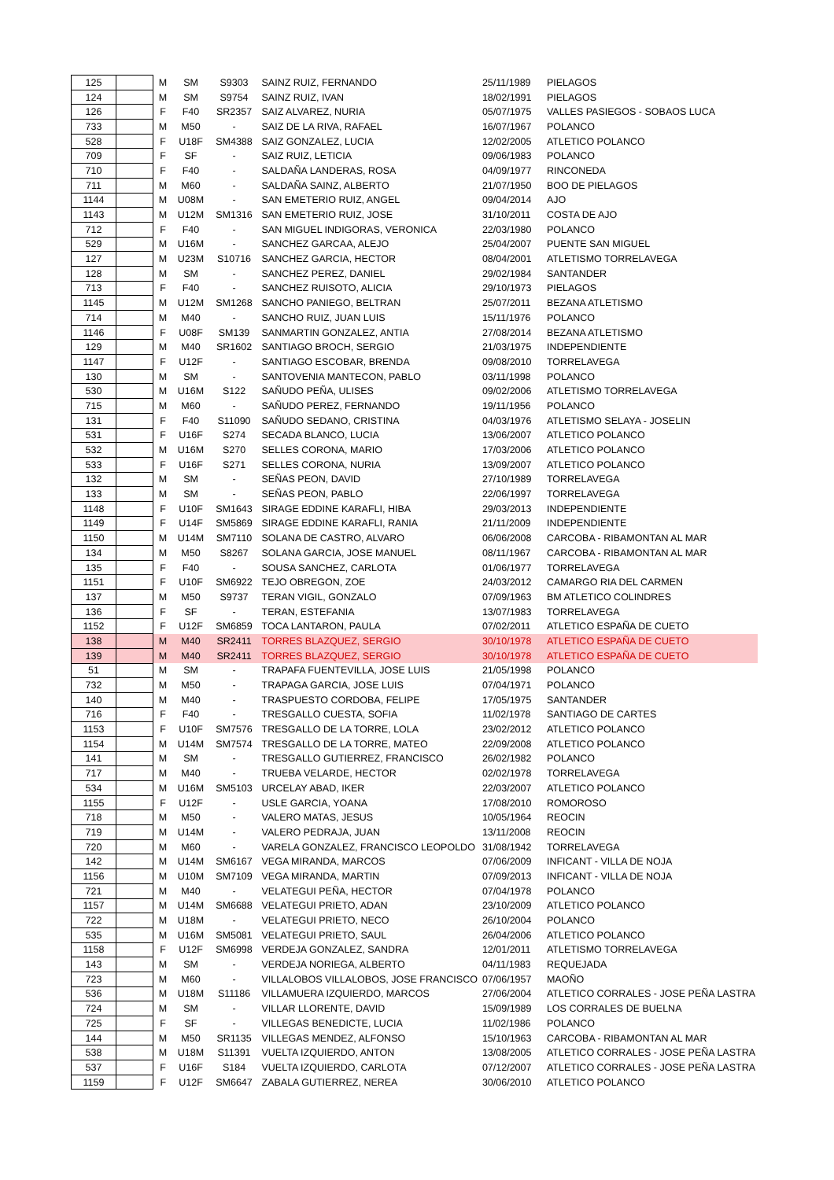| 125 | | M | SM | S9303 | SAINZ RUIZ, FERNANDO | 25/11/1989 | PIELAGOS |
| 124 | | M | SM | S9754 | SAINZ RUIZ, IVAN | 18/02/1991 | PIELAGOS |
| 126 | | F | F40 | SR2357 | SAIZ ALVAREZ, NURIA | 05/07/1975 | VALLES PASIEGOS - SOBAOS LUCA |
| 733 | | M | M50 | - | SAIZ DE LA RIVA, RAFAEL | 16/07/1967 | POLANCO |
| 528 | | F | U18F | SM4388 | SAIZ GONZALEZ, LUCIA | 12/02/2005 | ATLETICO POLANCO |
| 709 | | F | SF | - | SAIZ RUIZ, LETICIA | 09/06/1983 | POLANCO |
| 710 | | F | F40 | - | SALDAÑA LANDERAS, ROSA | 04/09/1977 | RINCONEDA |
| 711 | | M | M60 | - | SALDAÑA SAINZ, ALBERTO | 21/07/1950 | BOO DE PIELAGOS |
| 1144 | | M | U08M | - | SAN EMETERIO RUIZ, ANGEL | 09/04/2014 | AJO |
| 1143 | | M | U12M | SM1316 | SAN EMETERIO RUIZ, JOSE | 31/10/2011 | COSTA DE AJO |
| 712 | | F | F40 | - | SAN MIGUEL INDIGORAS, VERONICA | 22/03/1980 | POLANCO |
| 529 | | M | U16M | - | SANCHEZ GARCAA, ALEJO | 25/04/2007 | PUENTE SAN MIGUEL |
| 127 | | M | U23M | S10716 | SANCHEZ GARCIA, HECTOR | 08/04/2001 | ATLETISMO TORRELAVEGA |
| 128 | | M | SM | - | SANCHEZ PEREZ, DANIEL | 29/02/1984 | SANTANDER |
| 713 | | F | F40 | - | SANCHEZ RUISOTO, ALICIA | 29/10/1973 | PIELAGOS |
| 1145 | | M | U12M | SM1268 | SANCHO PANIEGO, BELTRAN | 25/07/2011 | BEZANA ATLETISMO |
| 714 | | M | M40 | - | SANCHO RUIZ, JUAN LUIS | 15/11/1976 | POLANCO |
| 1146 | | F | U08F | SM139 | SANMARTIN GONZALEZ, ANTIA | 27/08/2014 | BEZANA ATLETISMO |
| 129 | | M | M40 | SR1602 | SANTIAGO BROCH, SERGIO | 21/03/1975 | INDEPENDIENTE |
| 1147 | | F | U12F | - | SANTIAGO ESCOBAR, BRENDA | 09/08/2010 | TORRELAVEGA |
| 130 | | M | SM | - | SANTOVENIA MANTECON, PABLO | 03/11/1998 | POLANCO |
| 530 | | M | U16M | S122 | SAÑUDO PEÑA, ULISES | 09/02/2006 | ATLETISMO TORRELAVEGA |
| 715 | | M | M60 | - | SAÑUDO PEREZ, FERNANDO | 19/11/1956 | POLANCO |
| 131 | | F | F40 | S11090 | SAÑUDO SEDANO, CRISTINA | 04/03/1976 | ATLETISMO SELAYA - JOSELIN |
| 531 | | F | U16F | S274 | SECADA BLANCO, LUCIA | 13/06/2007 | ATLETICO POLANCO |
| 532 | | M | U16M | S270 | SELLES CORONA, MARIO | 17/03/2006 | ATLETICO POLANCO |
| 533 | | F | U16F | S271 | SELLES CORONA, NURIA | 13/09/2007 | ATLETICO POLANCO |
| 132 | | M | SM | - | SEÑAS PEON, DAVID | 27/10/1989 | TORRELAVEGA |
| 133 | | M | SM | - | SEÑAS PEON, PABLO | 22/06/1997 | TORRELAVEGA |
| 1148 | | F | U10F | SM1643 | SIRAGE EDDINE KARAFLI, HIBA | 29/03/2013 | INDEPENDIENTE |
| 1149 | | F | U14F | SM5869 | SIRAGE EDDINE KARAFLI, RANIA | 21/11/2009 | INDEPENDIENTE |
| 1150 | | M | U14M | SM7110 | SOLANA DE CASTRO, ALVARO | 06/06/2008 | CARCOBA - RIBAMONTAN AL MAR |
| 134 | | M | M50 | S8267 | SOLANA GARCIA, JOSE MANUEL | 08/11/1967 | CARCOBA - RIBAMONTAN AL MAR |
| 135 | | F | F40 | - | SOUSA SANCHEZ, CARLOTA | 01/06/1977 | TORRELAVEGA |
| 1151 | | F | U10F | SM6922 | TEJO OBREGON, ZOE | 24/03/2012 | CAMARGO RIA DEL CARMEN |
| 137 | | M | M50 | S9737 | TERAN VIGIL, GONZALO | 07/09/1963 | BM ATLETICO COLINDRES |
| 136 | | F | SF | - | TERAN, ESTEFANIA | 13/07/1983 | TORRELAVEGA |
| 1152 | | F | U12F | SM6859 | TOCA LANTARON, PAULA | 07/02/2011 | ATLETICO ESPAÑA DE CUETO |
| 138 | | M | M40 | SR2411 | TORRES BLAZQUEZ, SERGIO | 30/10/1978 | ATLETICO ESPAÑA DE CUETO |
| 139 | | M | M40 | SR2411 | TORRES BLAZQUEZ, SERGIO | 30/10/1978 | ATLETICO ESPAÑA DE CUETO |
| 51 | | M | SM | - | TRAPAFA FUENTEVILLA, JOSE LUIS | 21/05/1998 | POLANCO |
| 732 | | M | M50 | - | TRAPAGA GARCIA, JOSE LUIS | 07/04/1971 | POLANCO |
| 140 | | M | M40 | - | TRASPUESTO CORDOBA, FELIPE | 17/05/1975 | SANTANDER |
| 716 | | F | F40 | - | TRESGALLO CUESTA, SOFIA | 11/02/1978 | SANTIAGO DE CARTES |
| 1153 | | F | U10F | SM7576 | TRESGALLO DE LA TORRE, LOLA | 23/02/2012 | ATLETICO POLANCO |
| 1154 | | M | U14M | SM7574 | TRESGALLO DE LA TORRE, MATEO | 22/09/2008 | ATLETICO POLANCO |
| 141 | | M | SM | - | TRESGALLO GUTIERREZ, FRANCISCO | 26/02/1982 | POLANCO |
| 717 | | M | M40 | - | TRUEBA VELARDE, HECTOR | 02/02/1978 | TORRELAVEGA |
| 534 | | M | U16M | SM5103 | URCELAY ABAD, IKER | 22/03/2007 | ATLETICO POLANCO |
| 1155 | | F | U12F | - | USLE GARCIA, YOANA | 17/08/2010 | ROMOROSO |
| 718 | | M | M50 | - | VALERO MATAS, JESUS | 10/05/1964 | REOCIN |
| 719 | | M | U14M | - | VALERO PEDRAJA, JUAN | 13/11/2008 | REOCIN |
| 720 | | M | M60 | - | VARELA GONZALEZ, FRANCISCO LEOPOLDO | 31/08/1942 | TORRELAVEGA |
| 142 | | M | U14M | SM6167 | VEGA MIRANDA, MARCOS | 07/06/2009 | INFICANT - VILLA DE NOJA |
| 1156 | | M | U10M | SM7109 | VEGA MIRANDA, MARTIN | 07/09/2013 | INFICANT - VILLA DE NOJA |
| 721 | | M | M40 | - | VELATEGUI PEÑA, HECTOR | 07/04/1978 | POLANCO |
| 1157 | | M | U14M | SM6688 | VELATEGUI PRIETO, ADAN | 23/10/2009 | ATLETICO POLANCO |
| 722 | | M | U18M | - | VELATEGUI PRIETO, NECO | 26/10/2004 | POLANCO |
| 535 | | M | U16M | SM5081 | VELATEGUI PRIETO, SAUL | 26/04/2006 | ATLETICO POLANCO |
| 1158 | | F | U12F | SM6998 | VERDEJA GONZALEZ, SANDRA | 12/01/2011 | ATLETISMO TORRELAVEGA |
| 143 | | M | SM | - | VERDEJA NORIEGA, ALBERTO | 04/11/1983 | REQUEJADA |
| 723 | | M | M60 | - | VILLALOBOS VILLALOBOS, JOSE FRANCISCO | 07/06/1957 | MAOÑO |
| 536 | | M | U18M | S11186 | VILLAMUERA IZQUIERDO, MARCOS | 27/06/2004 | ATLETICO CORRALES - JOSE PEÑA LASTRA |
| 724 | | M | SM | - | VILLAR LLORENTE, DAVID | 15/09/1989 | LOS CORRALES DE BUELNA |
| 725 | | F | SF | - | VILLEGAS BENEDICTE, LUCIA | 11/02/1986 | POLANCO |
| 144 | | M | M50 | SR1135 | VILLEGAS MENDEZ, ALFONSO | 15/10/1963 | CARCOBA - RIBAMONTAN AL MAR |
| 538 | | M | U18M | S11391 | VUELTA IZQUIERDO, ANTON | 13/08/2005 | ATLETICO CORRALES - JOSE PEÑA LASTRA |
| 537 | | F | U16F | S184 | VUELTA IZQUIERDO, CARLOTA | 07/12/2007 | ATLETICO CORRALES - JOSE PEÑA LASTRA |
| 1159 | | F | U12F | SM6647 | ZABALA GUTIERREZ, NEREA | 30/06/2010 | ATLETICO POLANCO |